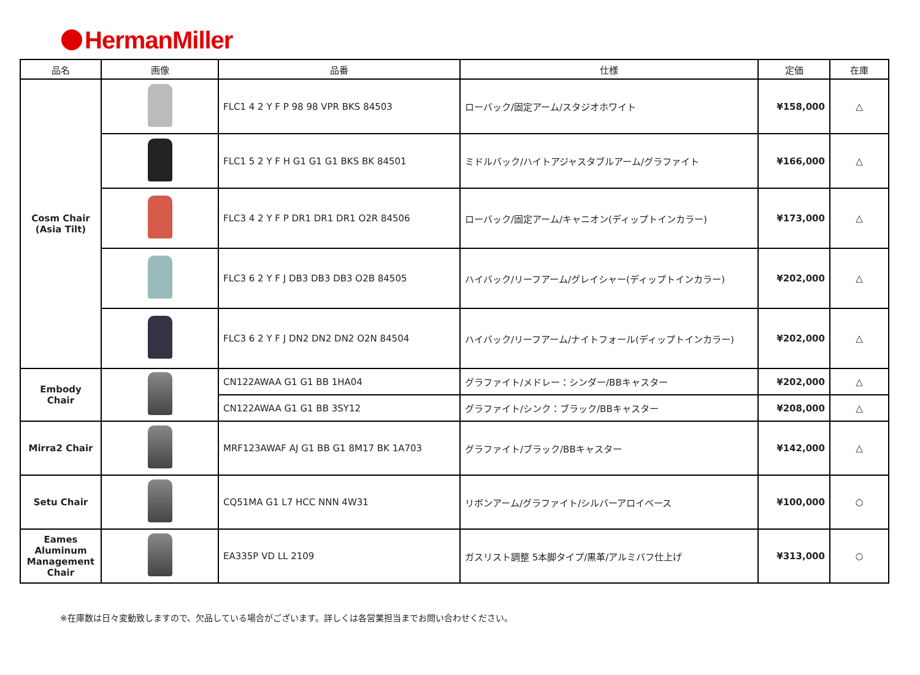HermanMiller
| 品名 | 画像 | 品番 | 仕様 | 定価 | 在庫 |
| --- | --- | --- | --- | --- | --- |
| Cosm Chair (Asia Tilt) | | FLC1 4 2 Y F P 98 98 VPR BKS 84503 | ローバック/固定アーム/スタジオホワイト | ¥158,000 | △ |
| | | FLC1 5 2 Y F H G1 G1 G1 BKS BK 84501 | ミドルバック/ハイトアジャスタブルアーム/グラファイト | ¥166,000 | △ |
| | | FLC3 4 2 Y F P DR1 DR1 DR1 O2R 84506 | ローバック/固定アーム/キャニオン(ディップトインカラー) | ¥173,000 | △ |
| | | FLC3 6 2 Y F J DB3 DB3 DB3 O2B 84505 | ハイバック/リーフアーム/グレイシャー(ディップトインカラー) | ¥202,000 | △ |
| | | FLC3 6 2 Y F J DN2 DN2 DN2 O2N 84504 | ハイバック/リーフアーム/ナイトフォール(ディップトインカラー) | ¥202,000 | △ |
| Embody Chair | | CN122AWAA G1 G1 BB 1HA04 | グラファイト/メドレー：シンダー/BBキャスター | ¥202,000 | △ |
| | | CN122AWAA G1 G1 BB 3SY12 | グラファイト/シンク：ブラック/BBキャスター | ¥208,000 | △ |
| Mirra2 Chair | | MRF123AWAF AJ G1 BB G1 8M17 BK 1A703 | グラファイト/ブラック/BBキャスター | ¥142,000 | △ |
| Setu Chair | | CQ51MA G1 L7 HCC NNN 4W31 | リボンアーム/グラファイト/シルバーアロイベース | ¥100,000 | ○ |
| Eames Aluminum Management Chair | | EA335P VD LL 2109 | ガスリスト調整 5本脚タイプ/黒革/アルミバフ仕上げ | ¥313,000 | ○ |
※在庫数は日々変動致しますので、欠品している場合がございます。詳しくは各営業担当までお問い合わせください。